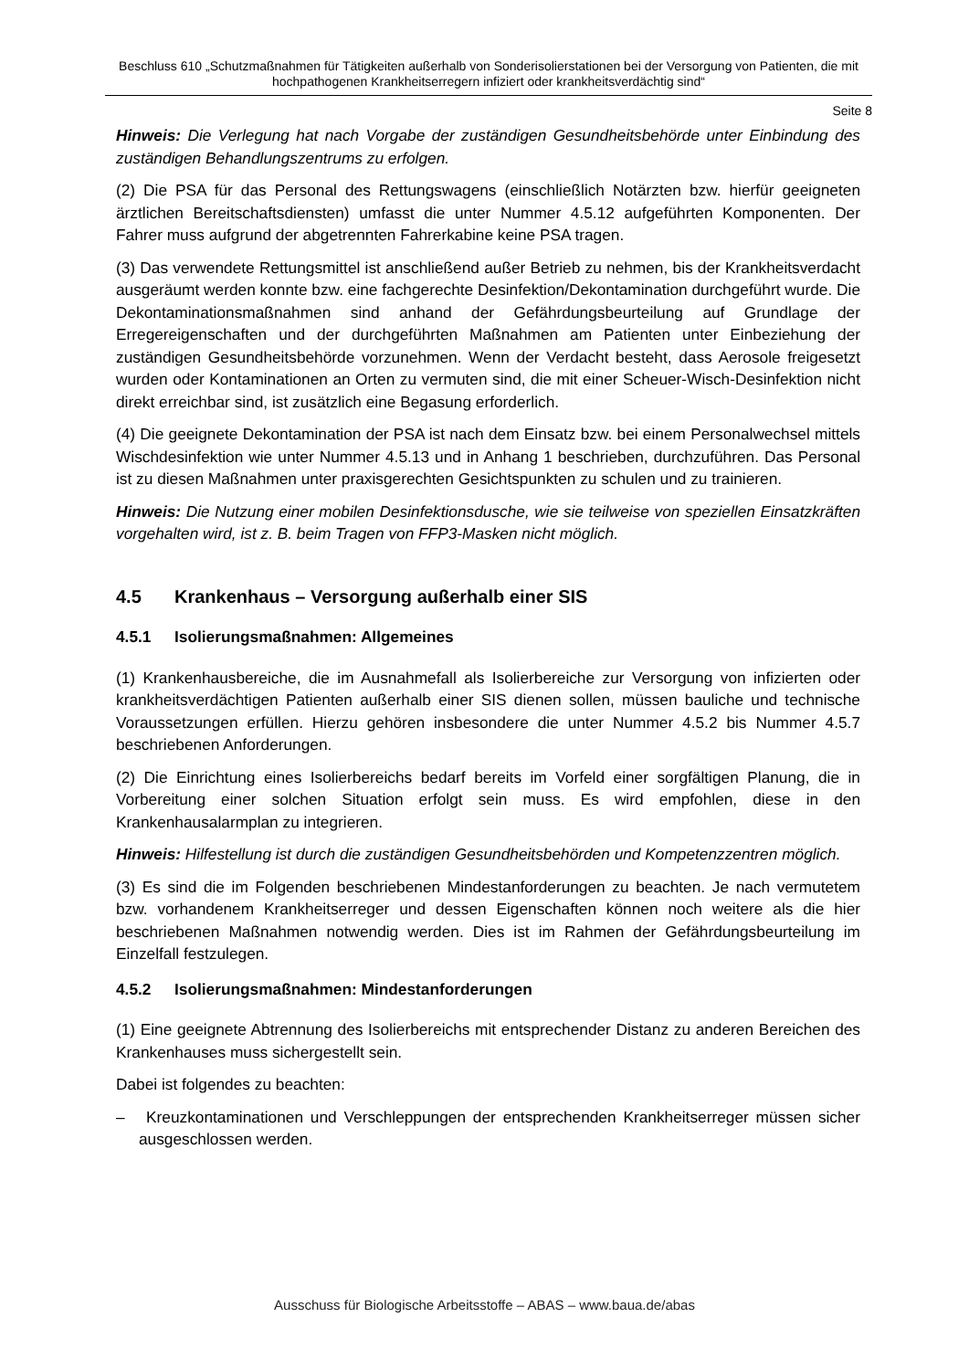Beschluss 610 „Schutzmaßnahmen für Tätigkeiten außerhalb von Sonderisolierstationen bei der Versorgung von Patienten, die mit hochpathogenen Krankheitserregern infiziert oder krankheitsverdächtig sind“
Seite 8
Hinweis: Die Verlegung hat nach Vorgabe der zuständigen Gesundheitsbehörde unter Einbindung des zuständigen Behandlungszentrums zu erfolgen.
(2) Die PSA für das Personal des Rettungswagens (einschließlich Notärzten bzw. hierfür geeigneten ärztlichen Bereitschaftsdiensten) umfasst die unter Nummer 4.5.12 aufgeführten Komponenten. Der Fahrer muss aufgrund der abgetrennten Fahrerkabine keine PSA tragen.
(3) Das verwendete Rettungsmittel ist anschließend außer Betrieb zu nehmen, bis der Krankheitsverdacht ausgeräumt werden konnte bzw. eine fachgerechte Desinfektion/Dekontamination durchgeführt wurde. Die Dekontaminationsmaßnahmen sind anhand der Gefährdungsbeurteilung auf Grundlage der Erregereigenschaften und der durchgeführten Maßnahmen am Patienten unter Einbeziehung der zuständigen Gesundheitsbehörde vorzunehmen. Wenn der Verdacht besteht, dass Aerosole freigesetzt wurden oder Kontaminationen an Orten zu vermuten sind, die mit einer Scheuer-Wisch-Desinfektion nicht direkt erreichbar sind, ist zusätzlich eine Begasung erforderlich.
(4) Die geeignete Dekontamination der PSA ist nach dem Einsatz bzw. bei einem Personalwechsel mittels Wischdesinfektion wie unter Nummer 4.5.13 und in Anhang 1 beschrieben, durchzuführen. Das Personal ist zu diesen Maßnahmen unter praxisgerechten Gesichtspunkten zu schulen und zu trainieren.
Hinweis: Die Nutzung einer mobilen Desinfektionsdusche, wie sie teilweise von speziellen Einsatzkräften vorgehalten wird, ist z. B. beim Tragen von FFP3-Masken nicht möglich.
4.5 Krankenhaus – Versorgung außerhalb einer SIS
4.5.1 Isolierungsmaßnahmen: Allgemeines
(1) Krankenhausbereiche, die im Ausnahmefall als Isolierbereiche zur Versorgung von infizierten oder krankheitsverdächtigen Patienten außerhalb einer SIS dienen sollen, müssen bauliche und technische Voraussetzungen erfüllen. Hierzu gehören insbesondere die unter Nummer 4.5.2 bis Nummer 4.5.7 beschriebenen Anforderungen.
(2) Die Einrichtung eines Isolierbereichs bedarf bereits im Vorfeld einer sorgfältigen Planung, die in Vorbereitung einer solchen Situation erfolgt sein muss. Es wird empfohlen, diese in den Krankenhausalarmplan zu integrieren.
Hinweis: Hilfestellung ist durch die zuständigen Gesundheitsbehörden und Kompetenzzentren möglich.
(3) Es sind die im Folgenden beschriebenen Mindestanforderungen zu beachten. Je nach vermutetem bzw. vorhandenem Krankheitserreger und dessen Eigenschaften können noch weitere als die hier beschriebenen Maßnahmen notwendig werden. Dies ist im Rahmen der Gefährdungsbeurteilung im Einzelfall festzulegen.
4.5.2 Isolierungsmaßnahmen: Mindestanforderungen
(1) Eine geeignete Abtrennung des Isolierbereichs mit entsprechender Distanz zu anderen Bereichen des Krankenhauses muss sichergestellt sein.
Dabei ist folgendes zu beachten:
– Kreuzkontaminationen und Verschleppungen der entsprechenden Krankheitserreger müssen sicher ausgeschlossen werden.
Ausschuss für Biologische Arbeitsstoffe – ABAS – www.baua.de/abas